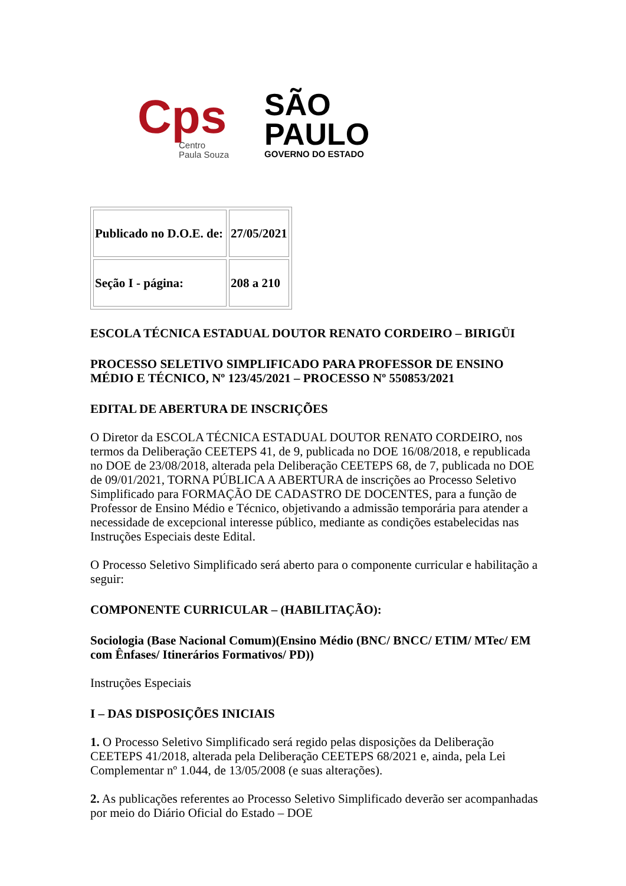Cps
Centro
Paula Souza
SÃO
PAULO
GOVERNO DO ESTADO
| Publicado no D.O.E. de: | 27/05/2021 |
| Seção I - página: | 208 a 210 |
ESCOLA TÉCNICA ESTADUAL DOUTOR RENATO CORDEIRO – BIRIGÜI
PROCESSO SELETIVO SIMPLIFICADO PARA PROFESSOR DE ENSINO MÉDIO E TÉCNICO, Nº 123/45/2021 – PROCESSO Nº 550853/2021
EDITAL DE ABERTURA DE INSCRIÇÕES
O Diretor da ESCOLA TÉCNICA ESTADUAL DOUTOR RENATO CORDEIRO, nos termos da Deliberação CEETEPS 41, de 9, publicada no DOE 16/08/2018, e republicada no DOE de 23/08/2018, alterada pela Deliberação CEETEPS 68, de 7, publicada no DOE de 09/01/2021, TORNA PÚBLICA A ABERTURA de inscrições ao Processo Seletivo Simplificado para FORMAÇÃO DE CADASTRO DE DOCENTES, para a função de Professor de Ensino Médio e Técnico, objetivando a admissão temporária para atender a necessidade de excepcional interesse público, mediante as condições estabelecidas nas Instruções Especiais deste Edital.
O Processo Seletivo Simplificado será aberto para o componente curricular e habilitação a seguir:
COMPONENTE CURRICULAR – (HABILITAÇÃO):
Sociologia (Base Nacional Comum)(Ensino Médio (BNC/ BNCC/ ETIM/ MTec/ EM com Ênfases/ Itinerários Formativos/ PD))
Instruções Especiais
I – DAS DISPOSIÇÕES INICIAIS
1. O Processo Seletivo Simplificado será regido pelas disposições da Deliberação CEETEPS 41/2018, alterada pela Deliberação CEETEPS 68/2021 e, ainda, pela Lei Complementar nº 1.044, de 13/05/2008 (e suas alterações).
2. As publicações referentes ao Processo Seletivo Simplificado deverão ser acompanhadas por meio do Diário Oficial do Estado – DOE